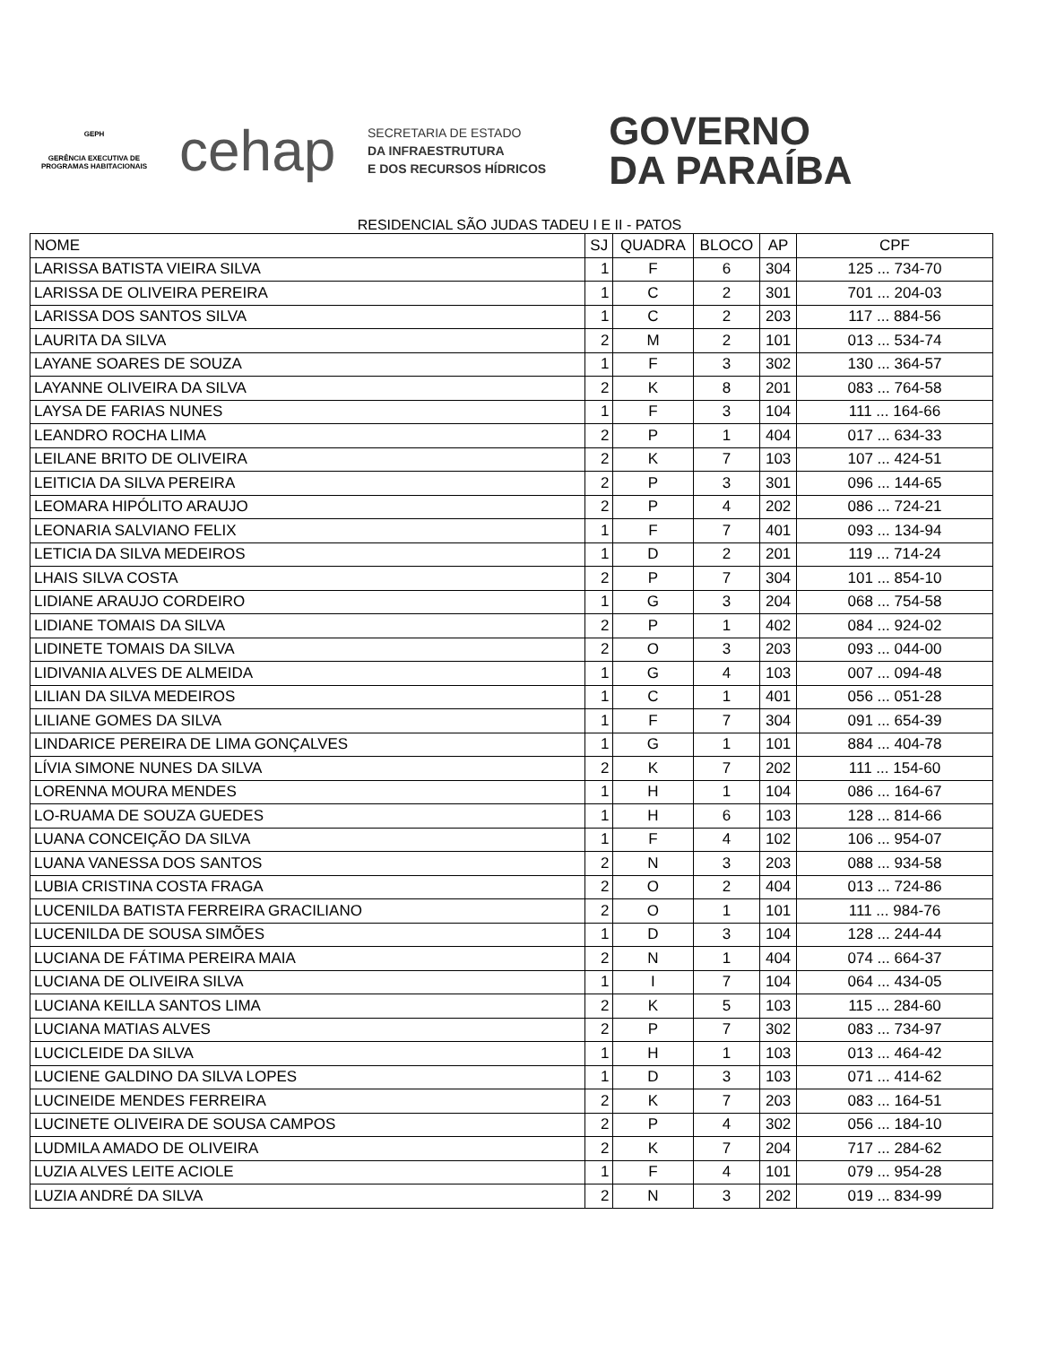GEPH
GERÊNCIA EXECUTIVA DE PROGRAMAS HABITACIONAIS
cehap
SECRETARIA DE ESTADO
DA INFRAESTRUTURA
E DOS RECURSOS HÍDRICOS
GOVERNO
DA PARAÍBA
RESIDENCIAL SÃO JUDAS TADEU I E II - PATOS
| NOME | SJ | QUADRA | BLOCO | AP | CPF |
| --- | --- | --- | --- | --- | --- |
| LARISSA BATISTA VIEIRA SILVA | 1 | F | 6 | 304 | 125 ... 734-70 |
| LARISSA DE OLIVEIRA PEREIRA | 1 | C | 2 | 301 | 701 ... 204-03 |
| LARISSA DOS SANTOS SILVA | 1 | C | 2 | 203 | 117 ... 884-56 |
| LAURITA DA SILVA | 2 | M | 2 | 101 | 013 ... 534-74 |
| LAYANE SOARES DE SOUZA | 1 | F | 3 | 302 | 130 ... 364-57 |
| LAYANNE OLIVEIRA DA SILVA | 2 | K | 8 | 201 | 083 ... 764-58 |
| LAYSA DE FARIAS NUNES | 1 | F | 3 | 104 | 111 ... 164-66 |
| LEANDRO ROCHA LIMA | 2 | P | 1 | 404 | 017 ... 634-33 |
| LEILANE BRITO DE OLIVEIRA | 2 | K | 7 | 103 | 107 ... 424-51 |
| LEITICIA DA SILVA PEREIRA | 2 | P | 3 | 301 | 096 ... 144-65 |
| LEOMARA HIPÓLITO ARAUJO | 2 | P | 4 | 202 | 086 ... 724-21 |
| LEONARIA SALVIANO FELIX | 1 | F | 7 | 401 | 093 ... 134-94 |
| LETICIA DA SILVA MEDEIROS | 1 | D | 2 | 201 | 119 ... 714-24 |
| LHAIS SILVA COSTA | 2 | P | 7 | 304 | 101 ... 854-10 |
| LIDIANE ARAUJO CORDEIRO | 1 | G | 3 | 204 | 068 ... 754-58 |
| LIDIANE TOMAIS DA SILVA | 2 | P | 1 | 402 | 084 ... 924-02 |
| LIDINETE TOMAIS DA SILVA | 2 | O | 3 | 203 | 093 ... 044-00 |
| LIDIVANIA ALVES DE ALMEIDA | 1 | G | 4 | 103 | 007 ... 094-48 |
| LILIAN DA SILVA MEDEIROS | 1 | C | 1 | 401 | 056 ... 051-28 |
| LILIANE GOMES DA SILVA | 1 | F | 7 | 304 | 091 ... 654-39 |
| LINDARICE PEREIRA DE LIMA GONÇALVES | 1 | G | 1 | 101 | 884 ... 404-78 |
| LÍVIA SIMONE NUNES DA SILVA | 2 | K | 7 | 202 | 111 ... 154-60 |
| LORENNA MOURA MENDES | 1 | H | 1 | 104 | 086 ... 164-67 |
| LO-RUAMA DE SOUZA GUEDES | 1 | H | 6 | 103 | 128 ... 814-66 |
| LUANA CONCEIÇÃO DA SILVA | 1 | F | 4 | 102 | 106 ... 954-07 |
| LUANA VANESSA DOS SANTOS | 2 | N | 3 | 203 | 088 ... 934-58 |
| LUBIA CRISTINA COSTA FRAGA | 2 | O | 2 | 404 | 013 ... 724-86 |
| LUCENILDA BATISTA FERREIRA GRACILIANO | 2 | O | 1 | 101 | 111 ... 984-76 |
| LUCENILDA DE SOUSA SIMÕES | 1 | D | 3 | 104 | 128 ... 244-44 |
| LUCIANA DE FÁTIMA PEREIRA MAIA | 2 | N | 1 | 404 | 074 ... 664-37 |
| LUCIANA DE OLIVEIRA SILVA | 1 | I | 7 | 104 | 064 ... 434-05 |
| LUCIANA KEILLA SANTOS LIMA | 2 | K | 5 | 103 | 115 ... 284-60 |
| LUCIANA MATIAS ALVES | 2 | P | 7 | 302 | 083 ... 734-97 |
| LUCICLEIDE DA SILVA | 1 | H | 1 | 103 | 013 ... 464-42 |
| LUCIENE GALDINO DA SILVA LOPES | 1 | D | 3 | 103 | 071 ... 414-62 |
| LUCINEIDE MENDES FERREIRA | 2 | K | 7 | 203 | 083 ... 164-51 |
| LUCINETE OLIVEIRA DE SOUSA CAMPOS | 2 | P | 4 | 302 | 056 ... 184-10 |
| LUDMILA AMADO DE OLIVEIRA | 2 | K | 7 | 204 | 717 ... 284-62 |
| LUZIA ALVES LEITE ACIOLE | 1 | F | 4 | 101 | 079 ... 954-28 |
| LUZIA ANDRÉ DA SILVA | 2 | N | 3 | 202 | 019 ... 834-99 |